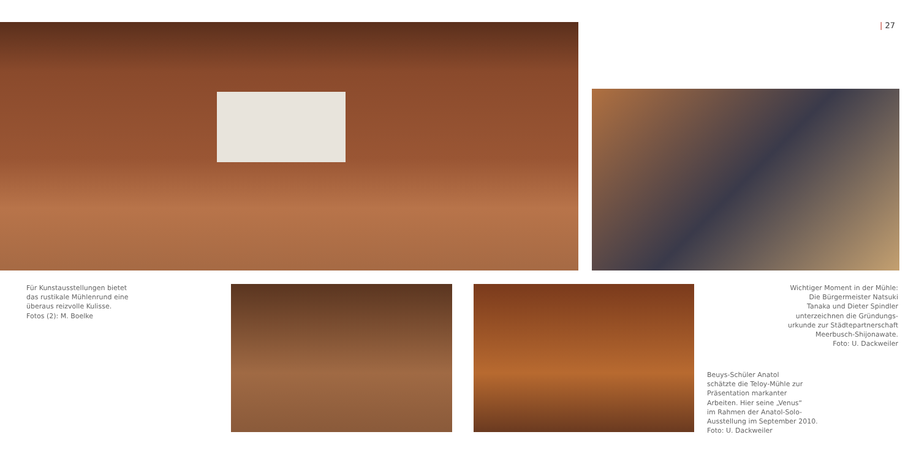| 27
Für Kunstausstellungen bietet
das rustikale Mühlenrund eine
überaus reizvolle Kulisse.
Fotos (2): M. Boelke
Wichtiger Moment in der Mühle:
Die Bürgermeister Natsuki
Tanaka und Dieter Spindler
unterzeichnen die Gründungs-
urkunde zur Städtepartnerschaft
Meerbusch-Shijonawate.
Foto: U. Dackweiler
Beuys-Schüler Anatol
schätzte die Teloy-Mühle zur
Präsentation markanter
Arbeiten. Hier seine „Venus“
im Rahmen der Anatol-Solo-
Ausstellung im September 2010.
Foto: U. Dackweiler